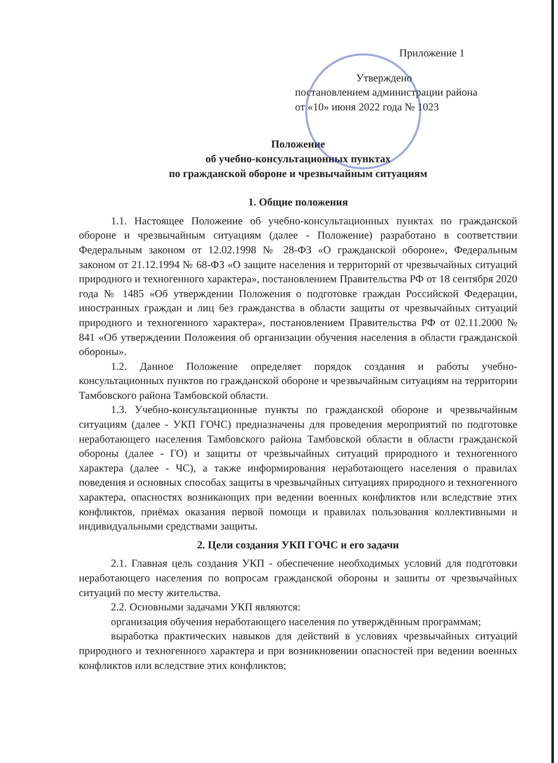Приложение 1
Утверждено
постановлением администрации района
от «10» июня 2022 года № 1023
Положение
об учебно-консультационных пунктах
по гражданской обороне и чрезвычайным ситуациям
1. Общие положения
1.1. Настоящее Положение об учебно-консультационных пунктах по гражданской обороне и чрезвычайным ситуациям (далее - Положение) разработано в соответствии Федеральным законом от 12.02.1998 № 28-ФЗ «О гражданской обороне», Федеральным законом от 21.12.1994 № 68-ФЗ «О защите населения и территорий от чрезвычайных ситуаций природного и техногенного характера», постановлением Правительства РФ от 18 сентября 2020 года № 1485 «Об утверждении Положения о подготовке граждан Российской Федерации, иностранных граждан и лиц без гражданства в области защиты от чрезвычайных ситуаций природного и техногенного характера», постановлением Правительства РФ от 02.11.2000 № 841 «Об утверждении Положения об организации обучения населения в области гражданской обороны».
1.2. Данное Положение определяет порядок создания и работы учебно-консультационных пунктов по гражданской обороне и чрезвычайным ситуациям на территории Тамбовского района Тамбовской области.
1.3. Учебно-консультационные пункты по гражданской обороне и чрезвычайным ситуациям (далее - УКП ГОЧС) предназначены для проведения мероприятий по подготовке неработающего населения Тамбовского района Тамбовской области в области гражданской обороны (далее - ГО) и защиты от чрезвычайных ситуаций природного и техногенного характера (далее - ЧС), а также информирования неработающего населения о правилах поведения и основных способах защиты в чрезвычайных ситуациях природного и техногенного характера, опасностях возникающих при ведении военных конфликтов или вследствие этих конфликтов, приёмах оказания первой помощи и правилах пользования коллективными и индивидуальными средствами защиты.
2. Цели создания УКП ГОЧС и его задачи
2.1. Главная цель создания УКП - обеспечение необходимых условий для подготовки неработающего населения по вопросам гражданской обороны и зашиты от чрезвычайных ситуаций по месту жительства.
2.2. Основными задачами УКП являются:
организация обучения неработающего населения по утверждённым программам;
выработка практических навыков для действий в условиях чрезвычайных ситуаций природного и техногенного характера и при возникновении опасностей при ведении военных конфликтов или вследствие этих конфликтов;